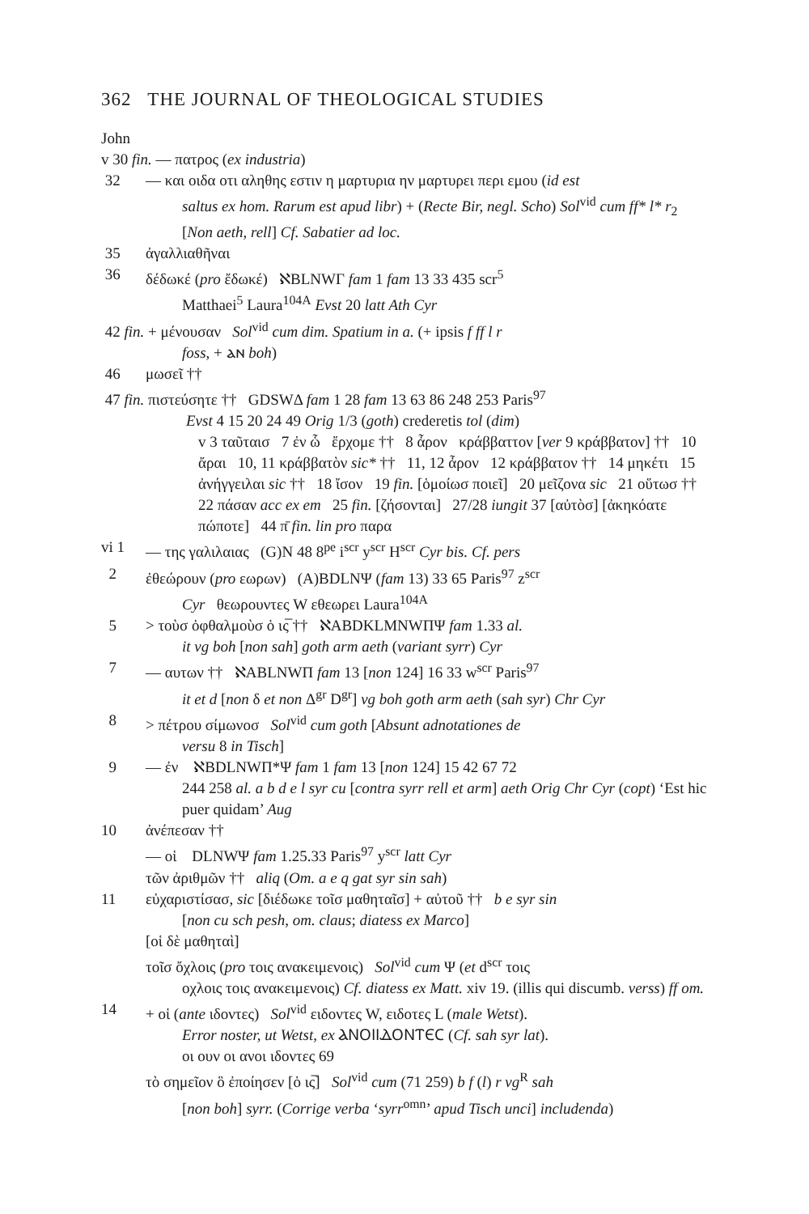362 THE JOURNAL OF THEOLOGICAL STUDIES
John
v 30 fin. — πατρος (ex industria)
32 — και οιδα οτι αληθης εστιν η μαρτυρια ην μαρτυρει περι εμου (id est
saltus ex hom. Rarum est apud libr) + (Recte Bir, negl. Scho) Sol<sup>vid</sup> cum ff* l* r<sub>2</sub> [Non aeth, rell] Cf. Sabatier ad loc.
35 ἀγαλλιαθῆναι
36 δέδωκέ (pro ἔδωκέ) ℵBLNWΓ fam 1 fam 13 33 435 scr<sup>5</sup>
Matthaei<sup>5</sup> Laura<sup>104A</sup> Evst 20 latt Ath Cyr
42 fin. + μένουσαν Sol<sup>vid</sup> cum dim. Spatium in a. (+ ipsis f ff l r
foss, + ⲁⲛ boh)
46 μωσεῖ ††
47 fin. πιστεύσητε †† GDSWΔ fam 1 28 fam 13 63 86 248 253 Paris<sup>97</sup>
Evst 4 15 20 24 49 Orig 1/3 (goth) crederetis tol (dim)
v 3 ταῦταισ 7 ἐν ὧ ἔρχομε †† 8 ἆρον κράββαττον [ver 9 κράββατον] †† 10 ἄραι 10, 11 κράββατὸν sic* †† 11, 12 ἆρον 12 κράββατον †† 14 μηκέτι 15 ἀνήγγειλαι sic †† 18 ἴσον 19 fin. [ὁμοίωσ ποιεῖ] 20 μεῖζονα sic 21 οὕτωσ †† 22 πάσαν acc ex em 25 fin. [ζήσονται] 27/28 iungit 37 [αὐτὸσ] [ἀκηκόατε πώποτε] 44 π̄ fin. lin pro παρα
vi 1 — της γαλιλαιας (G)N 48 8<sup>pe</sup> i<sup>scr</sup> y<sup>scr</sup> H<sup>scr</sup> Cyr bis. Cf. pers
2 ἐθεώρουν (pro εωρων) (A)BDLNΨ (fam 13) 33 65 Paris<sup>97</sup> z<sup>scr</sup>
Cyr θεωρουντες W εθεωρει Laura<sup>104A</sup>
5 > τοὺσ ὀφθαλμοὺσ ὁ ις̅ †† ℵABDKLMNWΠΨ fam 1.33 al.
it vg boh [non sah] goth arm aeth (variant syrr) Cyr
7 — αυτων †† ℵABLNWΠ fam 13 [non 124] 16 33 w<sup>scr</sup> Paris<sup>97</sup>
it et d [non δ et non Δ<sup>gr</sup> D<sup>gr</sup>] vg boh goth arm aeth (sah syr) Chr Cyr
8 > πέτρου σίμωνοσ Sol<sup>vid</sup> cum goth [Absunt adnotationes de
versu 8 in Tisch]
9 — ἐν ℵBDLNWΠ*Ψ fam 1 fam 13 [non 124] 15 42 67 72
244 258 al. a b d e l syr cu [contra syrr rell et arm] aeth Orig Chr Cyr (copt) ‘Est hic puer quidam’ Aug
10 ἀνέπεσαν ††
— οἱ DLNWΨ fam 1.25.33 Paris<sup>97</sup> y<sup>scr</sup> latt Cyr
τῶν ἀριθμῶν †† aliq (Om. a e q gat syr sin sah)
11 εὐχαριστίσασ, sic [διέδωκε τοῖσ μαθηταῖσ] + αὐτοῦ †† b e syr sin
[non cu sch pesh, om. claus; diatess ex Marco]
[οἱ δὲ μαθηταὶ]
τοῖσ ὄχλοις (pro τοις ανακειμενοις) Sol<sup>vid</sup> cum Ψ (et d<sup>scr</sup> τοις
οχλοις τοις ανακειμενοις) Cf. diatess ex Matt. xiv 19. (illis qui discumb. verss) ff om.
14 + οἱ (ante ιδοντες) Sol<sup>vid</sup> ειδοντες W, ειδοτες L (male Wetst).
Error noster, ut Wetst, ex ⲀⲚⲞⲒⲒⲆⲞⲚⲦⲈⲤ (Cf. sah syr lat).
οι ουν οι ανοι ιδοντες 69
τὸ σημεῖον ὃ ἐποίησεν [ὁ ις̅] Sol<sup>vid</sup> cum (71 259) b f (l) r vg<sup>R</sup> sah
[non boh] syrr. (Corrige verba ‘syrr<sup>omn</sup>’ apud Tisch unci] includenda)